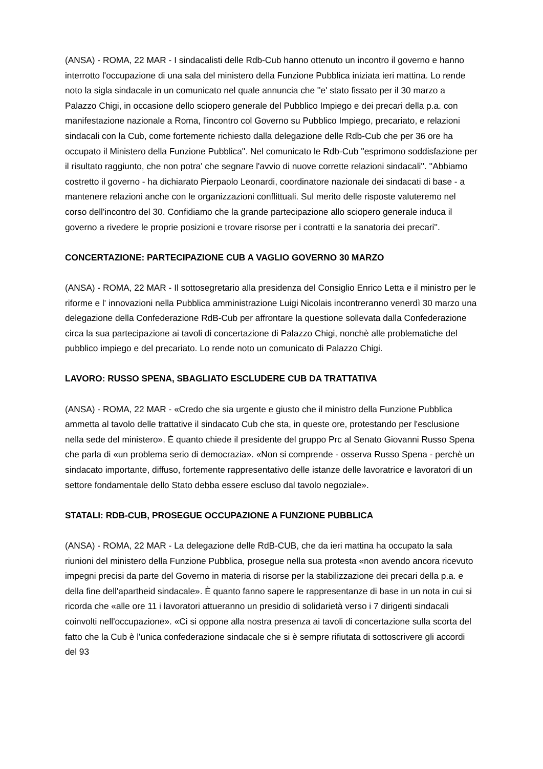(ANSA) - ROMA, 22 MAR - I sindacalisti delle Rdb-Cub hanno ottenuto un incontro il governo e hanno interrotto l'occupazione di una sala del ministero della Funzione Pubblica iniziata ieri mattina. Lo rende noto la sigla sindacale in un comunicato nel quale annuncia che ''e' stato fissato per il 30 marzo a Palazzo Chigi, in occasione dello sciopero generale del Pubblico Impiego e dei precari della p.a. con manifestazione nazionale a Roma, l'incontro col Governo su Pubblico Impiego, precariato, e relazioni sindacali con la Cub, come fortemente richiesto dalla delegazione delle Rdb-Cub che per 36 ore ha occupato il Ministero della Funzione Pubblica''. Nel comunicato le Rdb-Cub ''esprimono soddisfazione per il risultato raggiunto, che non potra' che segnare l'avvio di nuove corrette relazioni sindacali''. ''Abbiamo costretto il governo - ha dichiarato Pierpaolo Leonardi, coordinatore nazionale dei sindacati di base - a mantenere relazioni anche con le organizzazioni conflittuali. Sul merito delle risposte valuteremo nel corso dell'incontro del 30. Confidiamo che la grande partecipazione allo sciopero generale induca il governo a rivedere le proprie posizioni e trovare risorse per i contratti e la sanatoria dei precari''.
CONCERTAZIONE: PARTECIPAZIONE CUB A VAGLIO GOVERNO 30 MARZO
(ANSA) - ROMA, 22 MAR - Il sottosegretario alla presidenza del Consiglio Enrico Letta e il ministro per le riforme e l' innovazioni nella Pubblica amministrazione Luigi Nicolais incontreranno venerdì 30 marzo una delegazione della Confederazione RdB-Cub per affrontare la questione sollevata dalla Confederazione circa la sua partecipazione ai tavoli di concertazione di Palazzo Chigi, nonchè alle problematiche del pubblico impiego e del precariato. Lo rende noto un comunicato di Palazzo Chigi.
LAVORO: RUSSO SPENA, SBAGLIATO ESCLUDERE CUB DA TRATTATIVA
(ANSA) - ROMA, 22 MAR - «Credo che sia urgente e giusto che il ministro della Funzione Pubblica ammetta al tavolo delle trattative il sindacato Cub che sta, in queste ore, protestando per l'esclusione nella sede del ministero». È quanto chiede il presidente del gruppo Prc al Senato Giovanni Russo Spena che parla di «un problema serio di democrazia». «Non si comprende - osserva Russo Spena - perchè un sindacato importante, diffuso, fortemente rappresentativo delle istanze delle lavoratrice e lavoratori di un settore fondamentale dello Stato debba essere escluso dal tavolo negoziale».
STATALI: RDB-CUB, PROSEGUE OCCUPAZIONE A FUNZIONE PUBBLICA
(ANSA) - ROMA, 22 MAR - La delegazione delle RdB-CUB, che da ieri mattina ha occupato la sala riunioni del ministero della Funzione Pubblica, prosegue nella sua protesta «non avendo ancora ricevuto impegni precisi da parte del Governo in materia di risorse per la stabilizzazione dei precari della p.a. e della fine dell'apartheid sindacale». È quanto fanno sapere le rappresentanze di base in un nota in cui si ricorda che «alle ore 11 i lavoratori attueranno un presidio di solidarietà verso i 7 dirigenti sindacali coinvolti nell'occupazione». «Ci si oppone alla nostra presenza ai tavoli di concertazione sulla scorta del fatto che la Cub è l'unica confederazione sindacale che si è sempre rifiutata di sottoscrivere gli accordi del 93